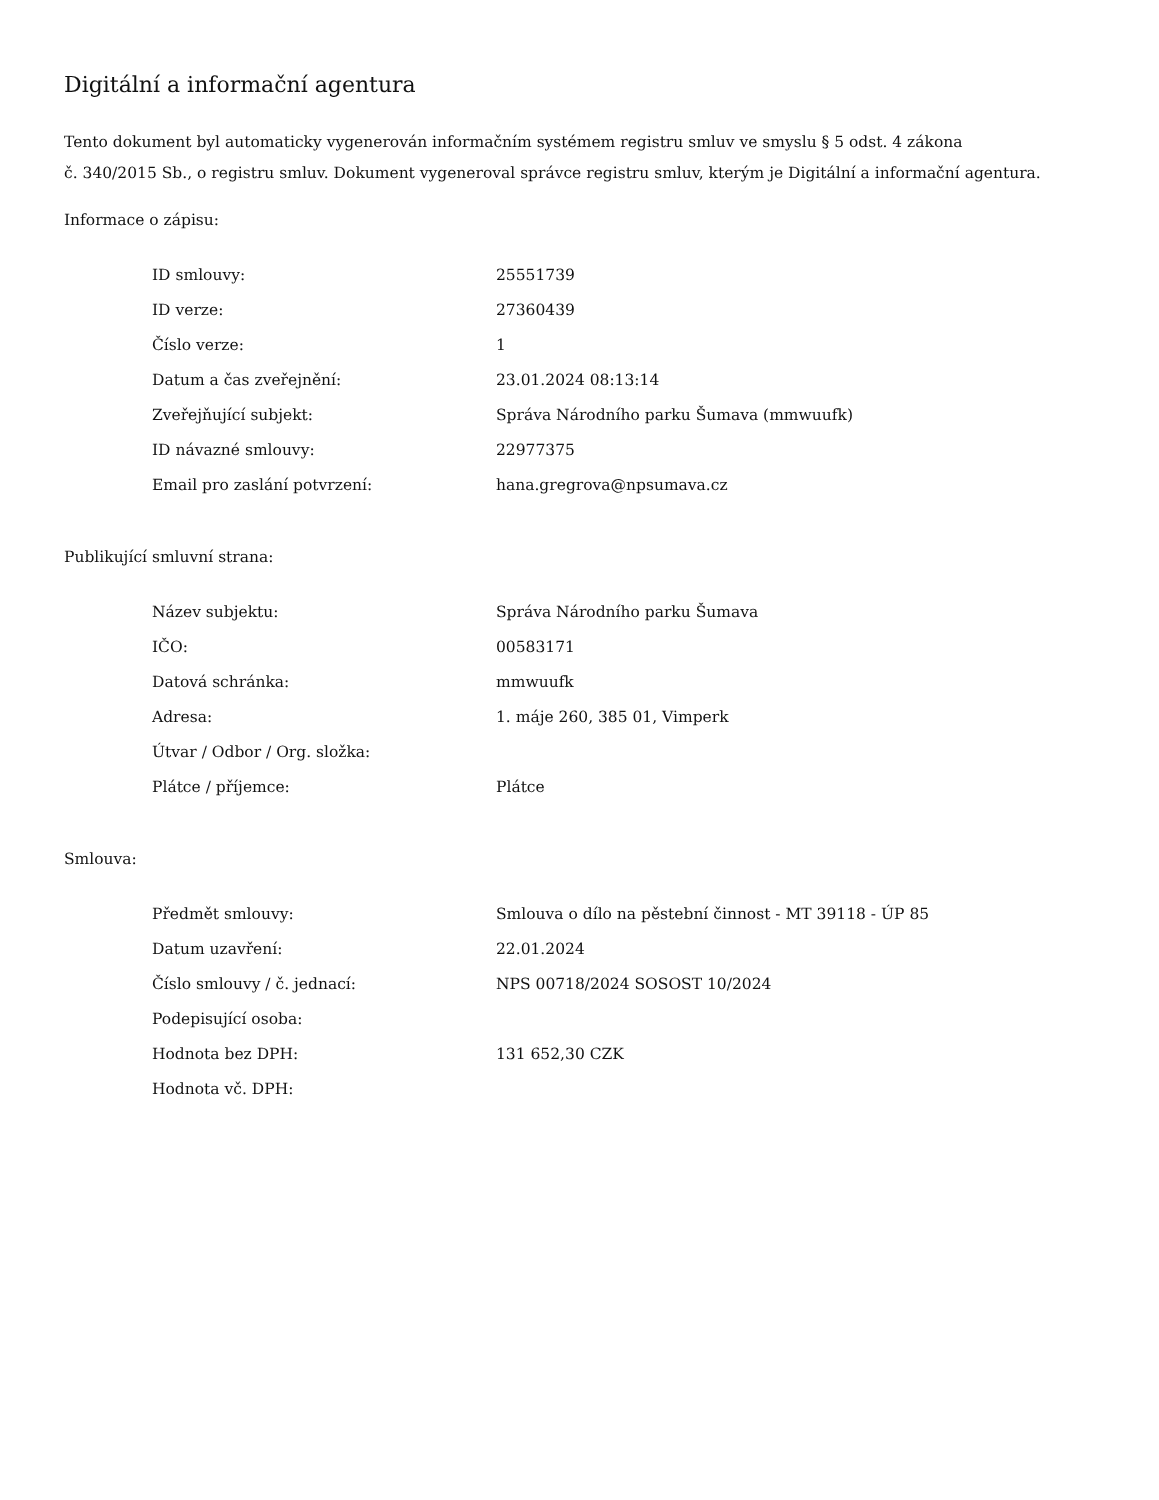Digitální a informační agentura
Tento dokument byl automaticky vygenerován informačním systémem registru smluv ve smyslu § 5 odst. 4 zákona
č. 340/2015 Sb., o registru smluv. Dokument vygeneroval správce registru smluv, kterým je Digitální a informační agentura.
Informace o zápisu:
| ID smlouvy: | 25551739 |
| ID verze: | 27360439 |
| Číslo verze: | 1 |
| Datum a čas zveřejnění: | 23.01.2024 08:13:14 |
| Zveřejňující subjekt: | Správa Národního parku Šumava (mmwuufk) |
| ID návazné smlouvy: | 22977375 |
| Email pro zaslání potvrzení: | hana.gregrova@npsumava.cz |
Publikující smluvní strana:
| Název subjektu: | Správa Národního parku Šumava |
| IČO: | 00583171 |
| Datová schránka: | mmwuufk |
| Adresa: | 1. máje 260, 385 01, Vimperk |
| Útvar / Odbor / Org. složka: | |
| Plátce / příjemce: | Plátce |
Smlouva:
| Předmět smlouvy: | Smlouva o dílo na pěstební činnost - MT 39118 - ÚP 85 |
| Datum uzavření: | 22.01.2024 |
| Číslo smlouvy / č. jednací: | NPS 00718/2024 SOSOST 10/2024 |
| Podepisující osoba: | |
| Hodnota bez DPH: | 131 652,30 CZK |
| Hodnota vč. DPH: | |